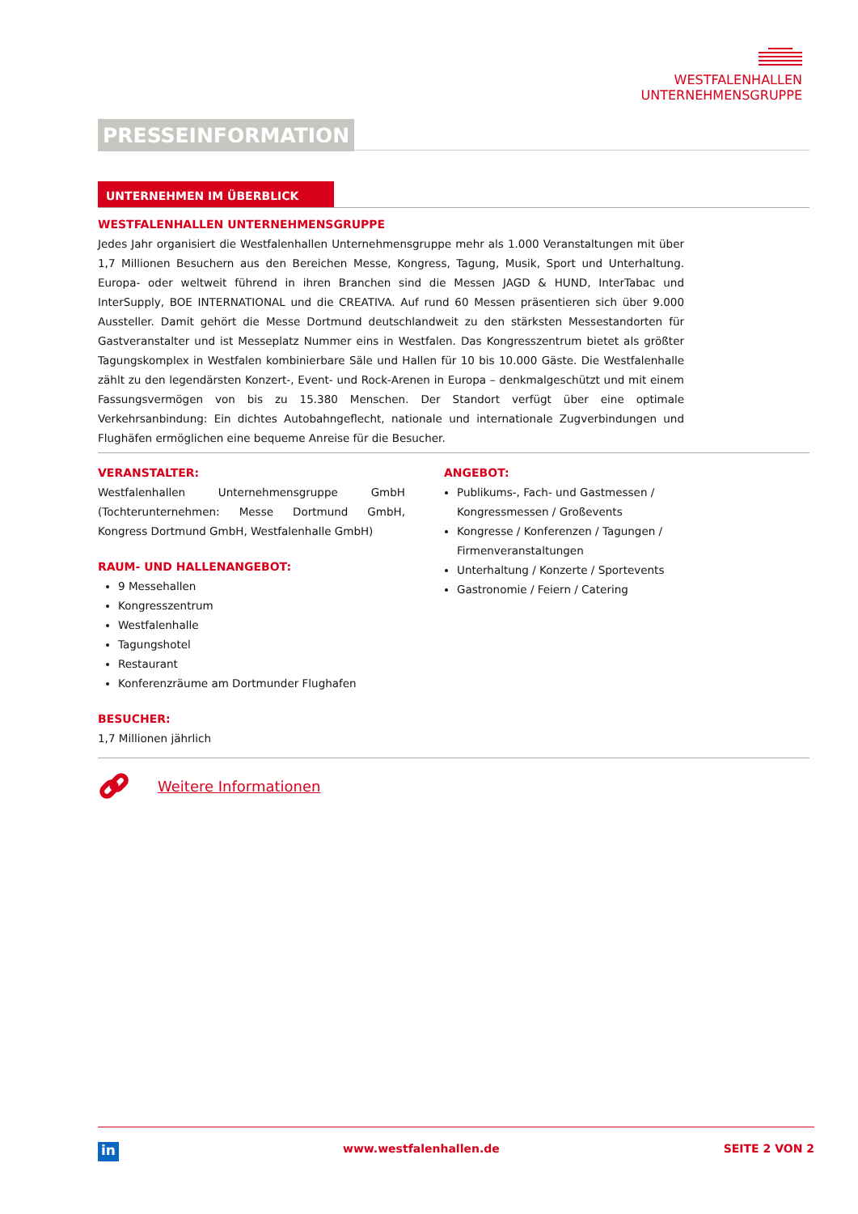WESTFALENHALLEN
UNTERNEHMENSGRUPPE
PRESSEINFORMATION
UNTERNEHMEN IM ÜBERBLICK
WESTFALENHALLEN UNTERNEHMENSGRUPPE
Jedes Jahr organisiert die Westfalenhallen Unternehmensgruppe mehr als 1.000 Veranstaltungen mit über 1,7 Millionen Besuchern aus den Bereichen Messe, Kongress, Tagung, Musik, Sport und Unterhaltung. Europa- oder weltweit führend in ihren Branchen sind die Messen JAGD & HUND, InterTabac und InterSupply, BOE INTERNATIONAL und die CREATIVA. Auf rund 60 Messen präsentieren sich über 9.000 Aussteller. Damit gehört die Messe Dortmund deutschlandweit zu den stärksten Messestandorten für Gastveranstalter und ist Messeplatz Nummer eins in Westfalen. Das Kongresszentrum bietet als größter Tagungskomplex in Westfalen kombinierbare Säle und Hallen für 10 bis 10.000 Gäste. Die Westfalenhalle zählt zu den legendärsten Konzert-, Event- und Rock-Arenen in Europa – denkmalgeschützt und mit einem Fassungsvermögen von bis zu 15.380 Menschen. Der Standort verfügt über eine optimale Verkehrsanbindung: Ein dichtes Autobahngeflecht, nationale und internationale Zugverbindungen und Flughäfen ermöglichen eine bequeme Anreise für die Besucher.
VERANSTALTER:
Westfalenhallen Unternehmensgruppe GmbH (Tochterunternehmen: Messe Dortmund GmbH, Kongress Dortmund GmbH, Westfalenhalle GmbH)
RAUM- UND HALLENANGEBOT:
9 Messehallen
Kongresszentrum
Westfalenhalle
Tagungshotel
Restaurant
Konferenzräume am Dortmunder Flughafen
BESUCHER:
1,7 Millionen jährlich
ANGEBOT:
Publikums-, Fach- und Gastmessen / Kongressmessen / Großevents
Kongresse / Konferenzen / Tagungen / Firmenveranstaltungen
Unterhaltung / Konzerte / Sportevents
Gastronomie / Feiern / Catering
Weitere Informationen
in
www.westfalenhallen.de SEITE 2 VON 2